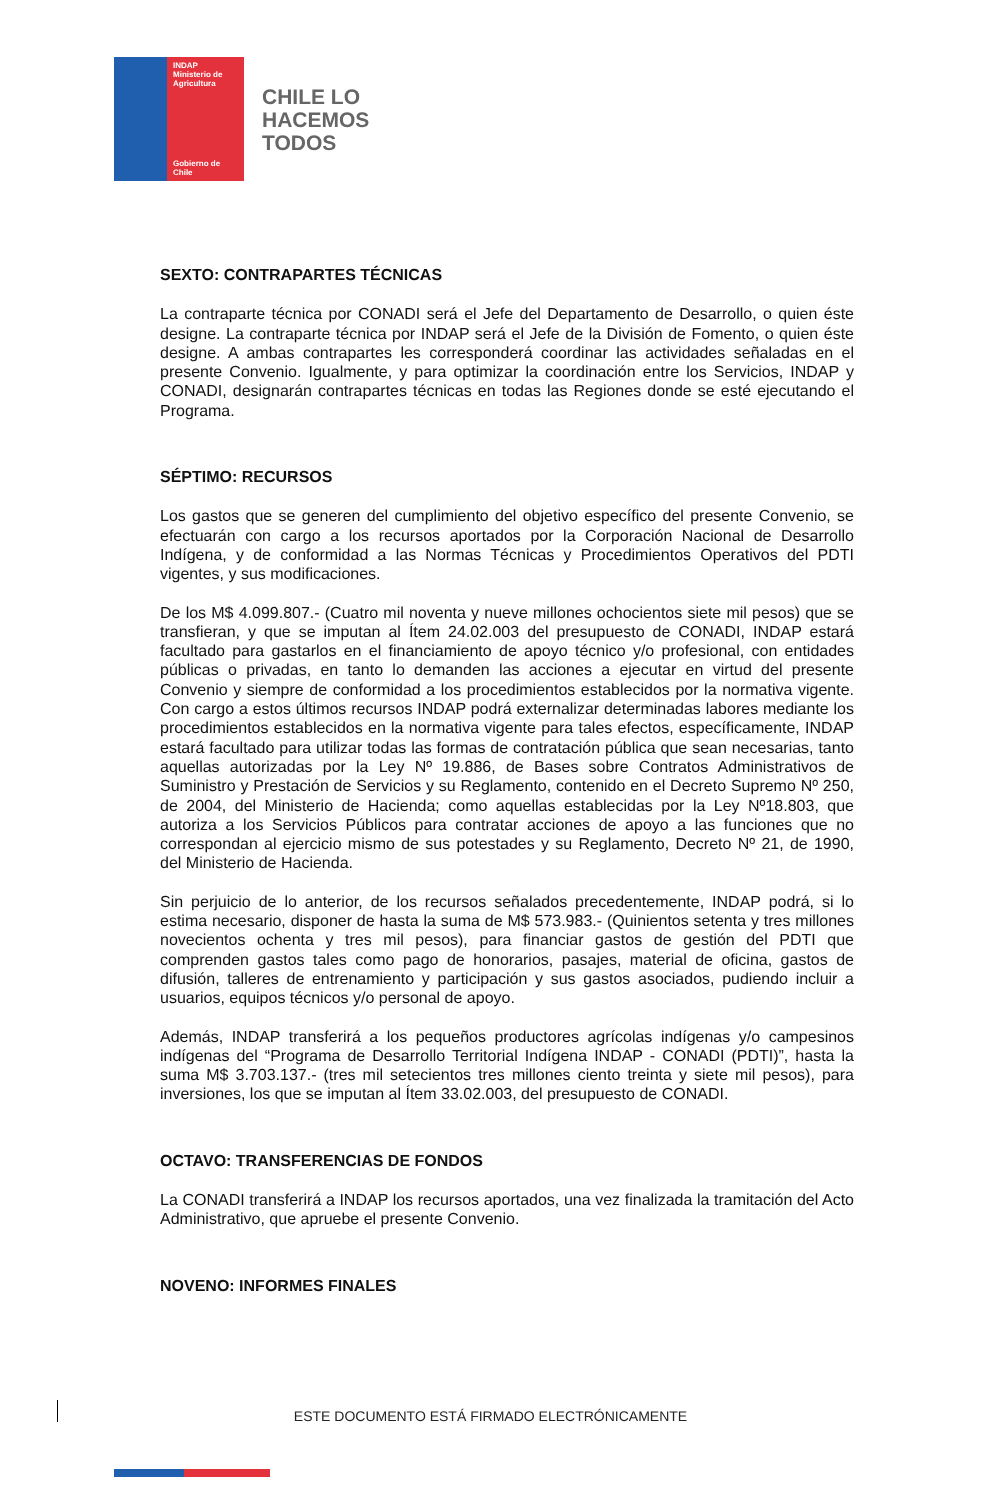INDAP
Ministerio de Agricultura
Gobierno de Chile
CHILE LO
HACEMOS
TODOS
SEXTO: CONTRAPARTES TÉCNICAS
La contraparte técnica por CONADI será el Jefe del Departamento de Desarrollo, o quien éste designe. La contraparte técnica por INDAP será el Jefe de la División de Fomento, o quien éste designe. A ambas contrapartes les corresponderá coordinar las actividades señaladas en el presente Convenio. Igualmente, y para optimizar la coordinación entre los Servicios, INDAP y CONADI, designarán contrapartes técnicas en todas las Regiones donde se esté ejecutando el Programa.
SÉPTIMO: RECURSOS
Los gastos que se generen del cumplimiento del objetivo específico del presente Convenio, se efectuarán con cargo a los recursos aportados por la Corporación Nacional de Desarrollo Indígena, y de conformidad a las Normas Técnicas y Procedimientos Operativos del PDTI vigentes, y sus modificaciones.
De los M$ 4.099.807.- (Cuatro mil noventa y nueve millones ochocientos siete mil pesos) que se transfieran, y que se imputan al Ítem 24.02.003 del presupuesto de CONADI, INDAP estará facultado para gastarlos en el financiamiento de apoyo técnico y/o profesional, con entidades públicas o privadas, en tanto lo demanden las acciones a ejecutar en virtud del presente Convenio y siempre de conformidad a los procedimientos establecidos por la normativa vigente. Con cargo a estos últimos recursos INDAP podrá externalizar determinadas labores mediante los procedimientos establecidos en la normativa vigente para tales efectos, específicamente, INDAP estará facultado para utilizar todas las formas de contratación pública que sean necesarias, tanto aquellas autorizadas por la Ley Nº 19.886, de Bases sobre Contratos Administrativos de Suministro y Prestación de Servicios y su Reglamento, contenido en el Decreto Supremo Nº 250, de 2004, del Ministerio de Hacienda; como aquellas establecidas por la Ley Nº18.803, que autoriza a los Servicios Públicos para contratar acciones de apoyo a las funciones que no correspondan al ejercicio mismo de sus potestades y su Reglamento, Decreto Nº 21, de 1990, del Ministerio de Hacienda.
Sin perjuicio de lo anterior, de los recursos señalados precedentemente, INDAP podrá, si lo estima necesario, disponer de hasta la suma de M$ 573.983.- (Quinientos setenta y tres millones novecientos ochenta y tres mil pesos), para financiar gastos de gestión del PDTI que comprenden gastos tales como pago de honorarios, pasajes, material de oficina, gastos de difusión, talleres de entrenamiento y participación y sus gastos asociados, pudiendo incluir a usuarios, equipos técnicos y/o personal de apoyo.
Además, INDAP transferirá a los pequeños productores agrícolas indígenas y/o campesinos indígenas del “Programa de Desarrollo Territorial Indígena INDAP - CONADI (PDTI)”, hasta la suma M$ 3.703.137.- (tres mil setecientos tres millones ciento treinta y siete mil pesos), para inversiones, los que se imputan al Ítem 33.02.003, del presupuesto de CONADI.
OCTAVO: TRANSFERENCIAS DE FONDOS
La CONADI transferirá a INDAP los recursos aportados, una vez finalizada la tramitación del Acto Administrativo, que apruebe el presente Convenio.
NOVENO: INFORMES FINALES
ESTE DOCUMENTO ESTÁ FIRMADO ELECTRÓNICAMENTE